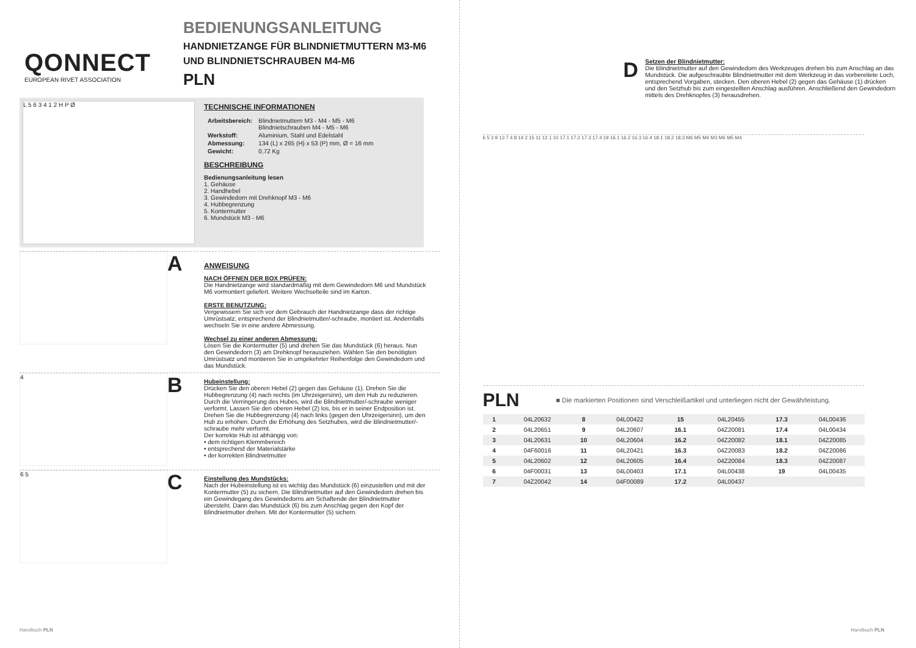QONNECT
EUROPEAN RIVET ASSOCIATION
BEDIENUNGSANLEITUNG
HANDNIETZANGE FÜR BLINDNIETMUTTERN M3-M6
UND BLINDNIETSCHRAUBEN M4-M6
PLN
L 5 6 3 4 1 2 H P Ø
TECHNISCHE INFORMATIONEN
| Arbeitsbereich: | Blindnietmuttern M3 - M4 - M5 - M6 Blindnietschrauben M4 - M5 - M6 |
| Werkstoff: | Aluminium, Stahl und Edelstahl |
| Abmessung: | 134 (L) x 265 (H) x 53 (P) mm, Ø = 16 mm |
| Gewicht: | 0,72 Kg |
BESCHREIBUNG
Bedienungsanleitung lesen
1. Gehäuse
2. Handhebel
3. Gewindedorn mit Drehknopf M3 - M6
4. Hubbegrenzung
5. Kontermutter
6. Mundstück M3 - M6
A
ANWEISUNG
NACH ÖFFNEN DER BOX PRÜFEN:
Die Handnietzange wird standardmäßig mit dem Gewindedorn M6 und Mundstück M6 vormontiert geliefert. Weitere Wechselteile sind im Karton.
ERSTE BENUTZUNG:
Vergewissern Sie sich vor dem Gebrauch der Handnietzange dass der richtige Umrüstsatz, entsprechend der Blindnietmutter/-schraube, montiert ist. Andernfalls wechseln Sie in eine andere Abmessung.
Wechsel zu einer anderen Abmessung:
Lösen Sie die Kontermutter (5) und drehen Sie das Mundstück (6) heraus. Nun den Gewindedorn (3) am Drehknopf herausziehen. Wählen Sie den benötigten Umrüstsatz und montieren Sie in umgekehrter Reihenfolge den Gewindedorn und das Mundstück.
4
B
Hubeinstellung:
Drücken Sie den oberen Hebel (2) gegen das Gehäuse (1). Drehen Sie die Hubbegrenzung (4) nach rechts (im Uhrzeigersinn), um den Hub zu reduzieren. Durch die Verringerung des Hubes, wird die Blindnietmutter/-schraube weniger verformt. Lassen Sie den oberen Hebel (2) los, bis er in seiner Endposition ist. Drehen Sie die Hubbegrenzung (4) nach links (gegen den Uhrzeigersinn), um den Hub zu erhöhen. Durch die Erhöhung des Setzhubes, wird die Blindnietmutter/-schraube mehr verformt.
Der korrekte Hub ist abhängig von:
• dem richtigen Klemmbereich
• entsprechend der Materialstärke
• der korrekten Blindnietmutter
6 5
C
Einstellung des Mundstücks:
Nach der Hubeinstellung ist es wichtig das Mundstück (6) einzustellen und mit der Kontermutter (5) zu sichern. Die Blindnietmutter auf den Gewindedorn drehen bis ein Gewindegang des Gewindedorns am Schaftende der Blindnietmutter übersteht. Dann das Mundstück (6) bis zum Anschlag gegen den Kopf der Blindnietmutter drehen. Mit der Kontermutter (5) sichern.
Handbuch PLN
D
Setzen der Blindnietmutter:
Die Blindnietmutter auf den Gewindedorn des Werkzeuges drehen bis zum Anschlag an das Mundstück. Die aufgeschraubte Blindnietmutter mit dem Werkzeug in das vorbereitete Loch, entsprechend Vorgaben, stecken. Den oberen Hebel (2) gegen das Gehäuse (1) drücken und den Setzhub bis zum eingestellten Anschlag ausführen. Anschließend den Gewindedorn mittels des Drehknopfes (3) herausdrehen.
6 5 3 9 13 7 4 8 14 2 15 11 12 1 10 17.1 17.2 17.3 17.4 19 16.1 16.2 16.3 16.4 18.1 18.2 18.3 M6 M5 M4 M3 M6 M5 M4
PLN ■ Die markierten Positionen sind Verschleißartikel und unterliegen nicht der Gewährleistung.
| 1 | 04L20632 | 8 | 04L00422 | 15 | 04L20455 | 17.3 | 04L00436 |
| 2 | 04L20651 | 9 | 04L20607 | 16.1 | 04Z20081 | 17.4 | 04L00434 |
| 3 | 04L20631 | 10 | 04L20604 | 16.2 | 04Z20082 | 18.1 | 04Z20085 |
| 4 | 04F60016 | 11 | 04L20421 | 16.3 | 04Z20083 | 18.2 | 04Z20086 |
| 5 | 04L20602 | 12 | 04L20605 | 16.4 | 04Z20084 | 18.3 | 04Z20087 |
| 6 | 04F00031 | 13 | 04L00403 | 17.1 | 04L00438 | 19 | 04L00435 |
| 7 | 04Z20042 | 14 | 04F00089 | 17.2 | 04L00437 | | |
Handbuch PLN